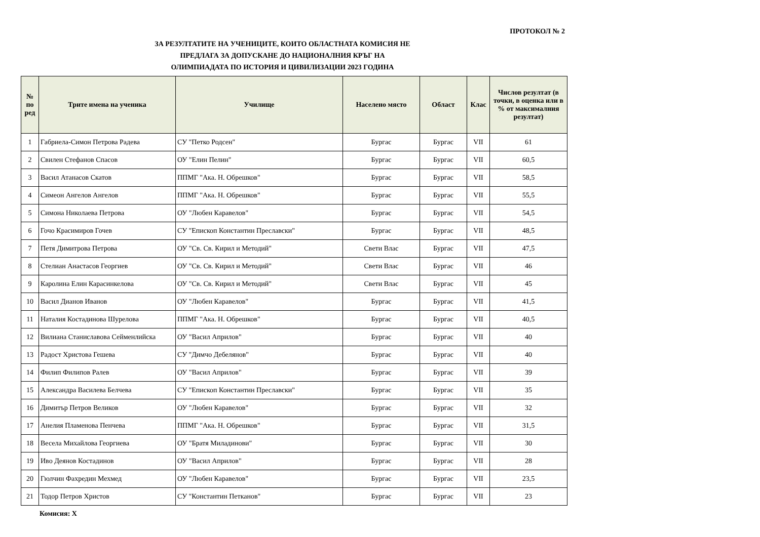ПРОТОКОЛ № 2
ЗА РЕЗУЛТАТИТЕ НА УЧЕНИЦИТЕ, КОИТО ОБЛАСТНАТА КОМИСИЯ НЕ
ПРЕДЛАГА ЗА ДОПУСКАНЕ ДО НАЦИОНАЛНИЯ КРЪГ НА
ОЛИМПИАДАТА ПО ИСТОРИЯ И ЦИВИЛИЗАЦИИ 2023 ГОДИНА
| № по ред | Трите имена на ученика | Училище | Населено място | Област | Клас | Числов резултат (в точки, в оценка или в % от максималния резултат) |
| --- | --- | --- | --- | --- | --- | --- |
| 1 | Габриела-Симон Петрова Радева | СУ "Петко Родсен" | Бургас | Бургас | VII | 61 |
| 2 | Свилен Стефанов Спасов | ОУ "Елин Пелин" | Бургас | Бургас | VII | 60,5 |
| 3 | Васил Атанасов Скатов | ППМГ "Ака. Н. Обрешков" | Бургас | Бургас | VII | 58,5 |
| 4 | Симеон Ангелов Ангелов | ППМГ "Ака. Н. Обрешков" | Бургас | Бургас | VII | 55,5 |
| 5 | Симона Николаева Петрова | ОУ "Любен Каравелов" | Бургас | Бургас | VII | 54,5 |
| 6 | Гочо Красимиров Гочев | СУ "Епископ Константин Преславски" | Бургас | Бургас | VII | 48,5 |
| 7 | Петя Димитрова Петрова | ОУ "Св. Св. Кирил и Методий" | Свети Влас | Бургас | VII | 47,5 |
| 8 | Стелиан Анастасов Георгиев | ОУ "Св. Св. Кирил и Методий" | Свети Влас | Бургас | VII | 46 |
| 9 | Каролина Елин Карасинкелова | ОУ "Св. Св. Кирил и Методий" | Свети Влас | Бургас | VII | 45 |
| 10 | Васил Дианов Иванов | ОУ "Любен Каравелов" | Бургас | Бургас | VII | 41,5 |
| 11 | Наталия Костадинова Шурелова | ППМГ "Ака. Н. Обрешков" | Бургас | Бургас | VII | 40,5 |
| 12 | Вилиана Станиславова Сейменлийска | ОУ "Васил Априлов" | Бургас | Бургас | VII | 40 |
| 13 | Радост Христова Гешева | СУ "Димчо Дебелянов" | Бургас | Бургас | VII | 40 |
| 14 | Филип Филипов Ралев | ОУ "Васил Априлов" | Бургас | Бургас | VII | 39 |
| 15 | Александра Василева Белчева | СУ "Епископ Константин Преславски" | Бургас | Бургас | VII | 35 |
| 16 | Димитър Петров Великов | ОУ "Любен Каравелов" | Бургас | Бургас | VII | 32 |
| 17 | Анелия Пламенова Пенчева | ППМГ "Ака. Н. Обрешков" | Бургас | Бургас | VII | 31,5 |
| 18 | Весела Михайлова Георгиева | ОУ "Братя Миладинови" | Бургас | Бургас | VII | 30 |
| 19 | Иво Деянов Костадинов | ОУ "Васил Априлов" | Бургас | Бургас | VII | 28 |
| 20 | Гюлчин Фахредин Мехмед | ОУ "Любен Каравелов" | Бургас | Бургас | VII | 23,5 |
| 21 | Тодор Петров Христов | СУ "Константин Петканов" | Бургас | Бургас | VII | 23 |
Комисия: Х